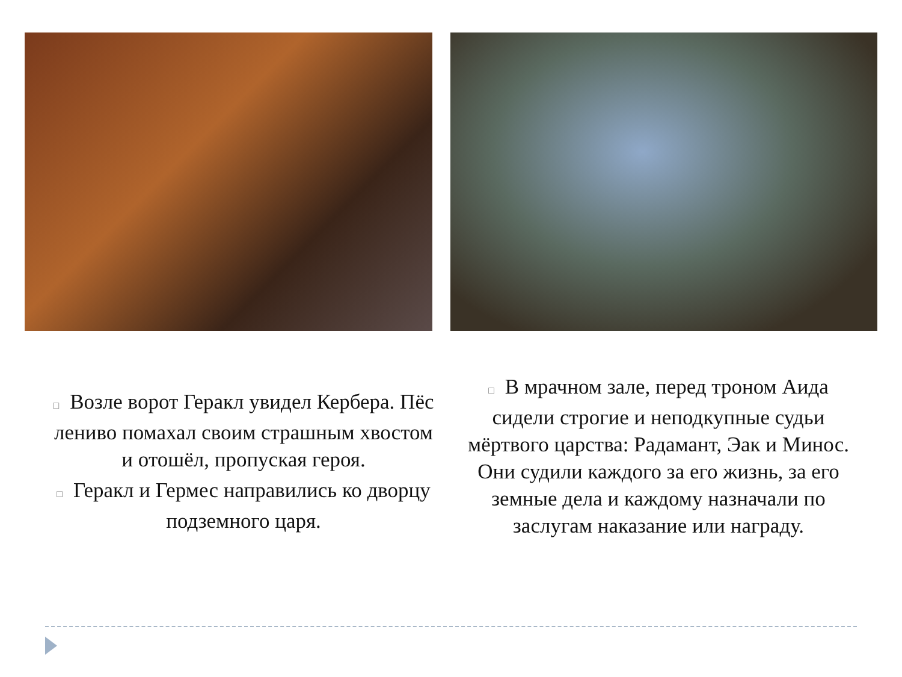□ Возле ворот Геракл увидел Кербера. Пёс лениво помахал своим страшным хвостом и отошёл, пропуская героя.
□ Геракл и Гермес направились ко дворцу подземного царя.
□ В мрачном зале, перед троном Аида сидели строгие и неподкупные судьи мёртвого царства: Радамант, Эак и Минос. Они судили каждого за его жизнь, за его земные дела и каждому назначали по заслугам наказание или награду.